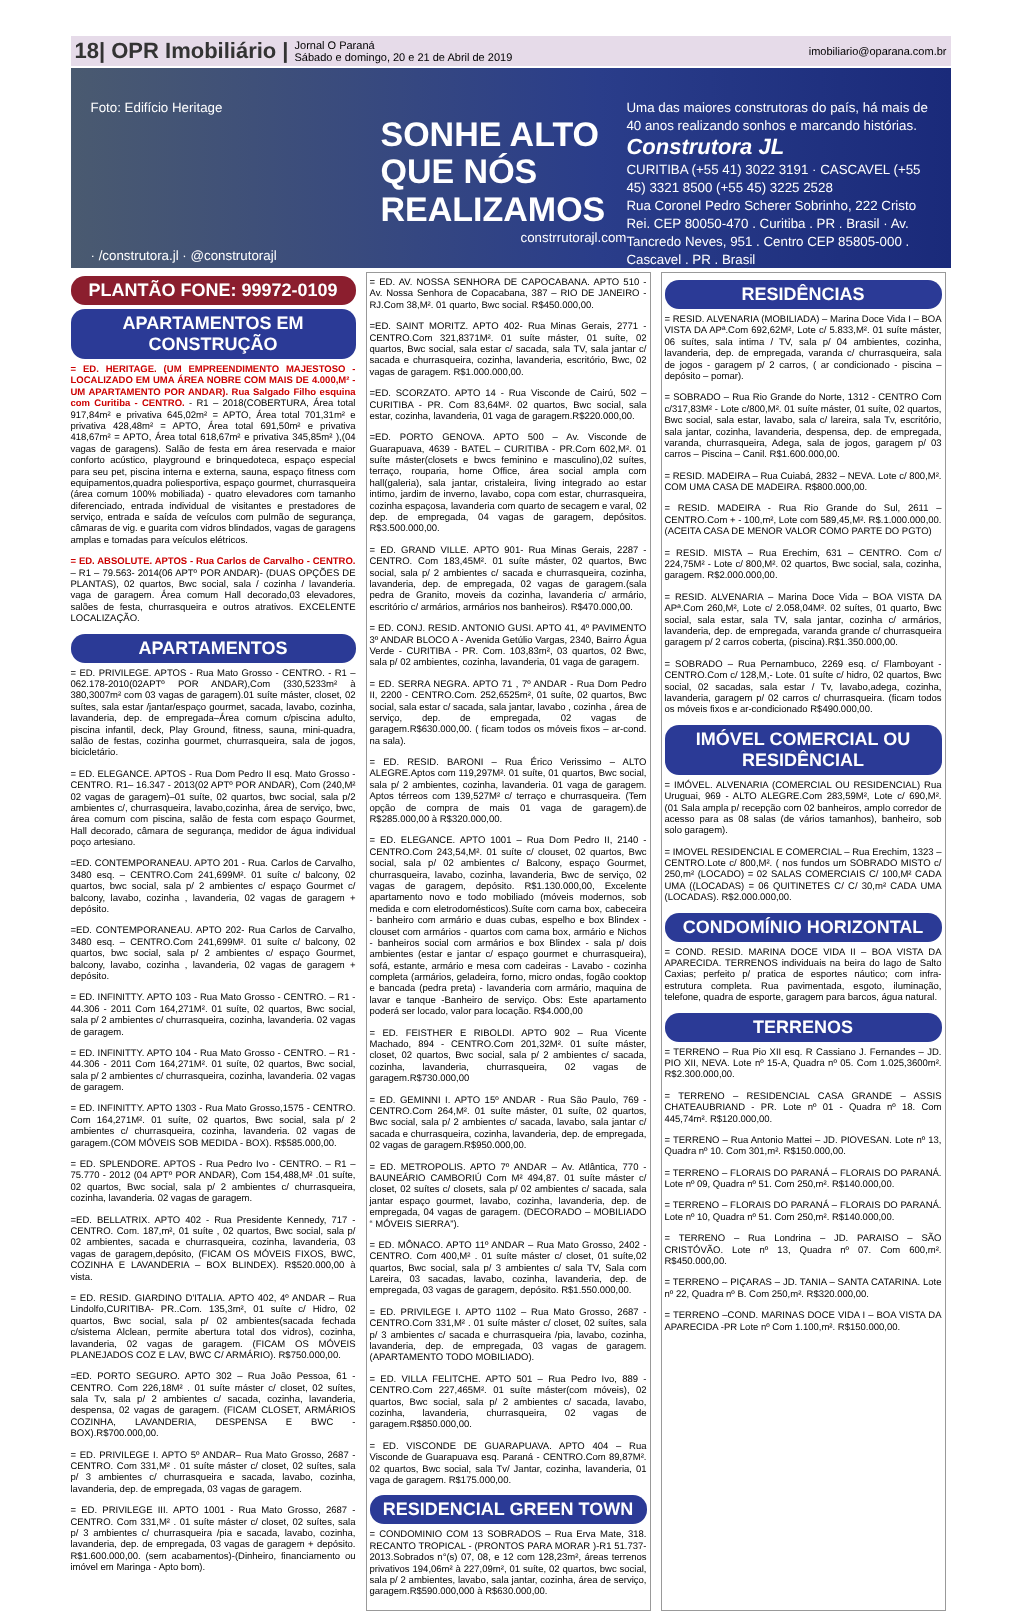18| OPR Imobiliário | Jornal O Paraná
Sábado e domingo, 20 e 21 de Abril de 2019
imobiliario@oparana.com.br
Foto: Edifício Heritage
SONHE ALTO QUE NÓS REALIZAMOS
constrrutorajl.com · /construtora.jl · @construtorajl
Uma das maiores construtoras do país, há mais de 40 anos realizando sonhos e marcando histórias.
Construtora JL
CURITIBA (+55 41) 3022 3191 · CASCAVEL (+55 45) 3321 8500 (+55 45) 3225 2528
Rua Coronel Pedro Scherer Sobrinho, 222 Cristo Rei. CEP 80050-470 . Curitiba . PR . Brasil · Av. Tancredo Neves, 951 . Centro CEP 85805-000 . Cascavel . PR . Brasil
PLANTÃO FONE: 99972-0109
APARTAMENTOS EM CONSTRUÇÃO
= ED. HERITAGE. (UM EMPREENDIMENTO MAJESTOSO - LOCALIZADO EM UMA ÁREA NOBRE COM MAIS DE 4.000,M² - UM APARTAMENTO POR ANDAR). Rua Salgado Filho esquina com Curitiba - CENTRO. - R1 – 2018(COBERTURA, Área total 917,84m² e privativa 645,02m² = APTO, Área total 701,31m² e privativa 428,48m² = APTO, Área total 691,50m² e privativa 418,67m² = APTO, Área total 618,67m² e privativa 345,85m² ),(04 vagas de garagens). Salão de festa em área reservada e maior conforto acústico, playground e brinquedoteca, espaço especial para seu pet, piscina interna e externa, sauna, espaço fitness com equipamentos,quadra poliesportiva, espaço gourmet, churrasqueira (área comum 100% mobiliada) - quatro elevadores com tamanho diferenciado, entrada individual de visitantes e prestadores de serviço, entrada e saída de veículos com pulmão de segurança, câmaras de vig. e guarita com vidros blindados, vagas de garagens amplas e tomadas para veículos elétricos.
= ED. ABSOLUTE. APTOS - Rua Carlos de Carvalho - CENTRO. – R1 – 79.563- 2014(06 APTº POR ANDAR)- (DUAS OPÇÕES DE PLANTAS), 02 quartos, Bwc social, sala / cozinha / lavanderia. vaga de garagem. Área comum Hall decorado,03 elevadores, salões de festa, churrasqueira e outros atrativos. EXCELENTE LOCALIZAÇÃO.
APARTAMENTOS
= ED. PRIVILEGE. APTOS - Rua Mato Grosso - CENTRO. - R1 – 062.178-2010(02APTº POR ANDAR),Com (330,5233m² à 380,3007m² com 03 vagas de garagem).01 suíte máster, closet, 02 suítes, sala estar /jantar/espaço gourmet, sacada, lavabo, cozinha, lavanderia, dep. de empregada–Área comum c/piscina adulto, piscina infantil, deck, Play Ground, fitness, sauna, mini-quadra, salão de festas, cozinha gourmet, churrasqueira, sala de jogos, bicicletário.
= ED. ELEGANCE. APTOS - Rua Dom Pedro II esq. Mato Grosso - CENTRO. R1– 16.347 - 2013(02 APTº POR ANDAR), Com (240,M² 02 vagas de garagem)–01 suíte, 02 quartos, bwc social, sala p/2 ambientes c/, churrasqueira, lavabo,cozinha, área de serviço, bwc, área comum com piscina, salão de festa com espaço Gourmet, Hall decorado, câmara de segurança, medidor de água individual poço artesiano.
=ED. CONTEMPORANEAU. APTO 201 - Rua. Carlos de Carvalho, 3480 esq. – CENTRO.Com 241,699M². 01 suíte c/ balcony, 02 quartos, bwc social, sala p/ 2 ambientes c/ espaço Gourmet c/ balcony, lavabo, cozinha , lavanderia, 02 vagas de garagem + depósito.
=ED. CONTEMPORANEAU. APTO 202- Rua Carlos de Carvalho, 3480 esq. – CENTRO.Com 241,699M². 01 suíte c/ balcony, 02 quartos, bwc social, sala p/ 2 ambientes c/ espaço Gourmet, balcony, lavabo, cozinha , lavanderia, 02 vagas de garagem + depósito.
= ED. INFINITTY. APTO 103 - Rua Mato Grosso - CENTRO. – R1 - 44.306 - 2011 Com 164,271M². 01 suíte, 02 quartos, Bwc social, sala p/ 2 ambientes c/ churrasqueira, cozinha, lavanderia. 02 vagas de garagem.
= ED. INFINITTY. APTO 104 - Rua Mato Grosso - CENTRO. – R1 - 44.306 - 2011 Com 164,271M². 01 suíte, 02 quartos, Bwc social, sala p/ 2 ambientes c/ churrasqueira, cozinha, lavanderia. 02 vagas de garagem.
= ED. INFINITTY. APTO 1303 - Rua Mato Grosso,1575 - CENTRO. Com 164,271M². 01 suíte, 02 quartos, Bwc social, sala p/ 2 ambientes c/ churrasqueira, cozinha, lavanderia. 02 vagas de garagem.(COM MÓVEIS SOB MEDIDA - BOX). R$585.000,00.
= ED. SPLENDORE. APTOS - Rua Pedro Ivo - CENTRO. – R1 – 75.770 - 2012 (04 APTº POR ANDAR), Com 154,488,M² .01 suíte, 02 quartos, Bwc social, sala p/ 2 ambientes c/ churrasqueira, cozinha, lavanderia. 02 vagas de garagem.
=ED. BELLATRIX. APTO 402 - Rua Presidente Kennedy, 717 - CENTRO. Com. 187,m², 01 suíte , 02 quartos, Bwc social, sala p/ 02 ambientes, sacada e churrasqueira, cozinha, lavanderia, 03 vagas de garagem,depósito, (FICAM OS MÓVEIS FIXOS, BWC, COZINHA E LAVANDERIA – BOX BLINDEX). R$520.000,00 à vista.
= ED. RESID. GIARDINO D'ITALIA. APTO 402, 4º ANDAR – Rua Lindolfo,CURITIBA- PR..Com. 135,3m², 01 suíte c/ Hidro, 02 quartos, Bwc social, sala p/ 02 ambientes(sacada fechada c/sistema Alclean, permite abertura total dos vidros), cozinha, lavanderia, 02 vagas de garagem. (FICAM OS MÓVEIS PLANEJADOS COZ E LAV, BWC C/ ARMÁRIO). R$750.000,00.
=ED. PORTO SEGURO. APTO 302 – Rua João Pessoa, 61 - CENTRO. Com 226,18M² . 01 suíte máster c/ closet, 02 suítes, sala Tv, sala p/ 2 ambientes c/ sacada, cozinha, lavanderia, despensa, 02 vagas de garagem. (FICAM CLOSET, ARMÁRIOS COZINHA, LAVANDERIA, DESPENSA E BWC - BOX).R$700.000,00.
= ED. PRIVILEGE I. APTO 5º ANDAR– Rua Mato Grosso, 2687 - CENTRO. Com 331,M² . 01 suíte máster c/ closet, 02 suítes, sala p/ 3 ambientes c/ churrasqueira e sacada, lavabo, cozinha, lavanderia, dep. de empregada, 03 vagas de garagem.
= ED. PRIVILEGE III. APTO 1001 - Rua Mato Grosso, 2687 - CENTRO. Com 331,M² . 01 suíte máster c/ closet, 02 suítes, sala p/ 3 ambientes c/ churrasqueira /pia e sacada, lavabo, cozinha, lavanderia, dep. de empregada, 03 vagas de garagem + depósito. R$1.600.000,00. (sem acabamentos)-(Dinheiro, financiamento ou imóvel em Maringa - Apto bom).
= ED. AV. NOSSA SENHORA DE CAPOCABANA. APTO 510 - Av. Nossa Senhora de Copacabana, 387 – RIO DE JANEIRO - RJ.Com 38,M². 01 quarto, Bwc social. R$450.000,00.
=ED. SAINT MORITZ. APTO 402- Rua Minas Gerais, 2771 - CENTRO.Com 321,8371M². 01 suíte máster, 01 suíte, 02 quartos, Bwc social, sala estar c/ sacada, sala TV, sala jantar c/ sacada e churrasqueira, cozinha, lavanderia, escritório, Bwc, 02 vagas de garagem. R$1.000.000,00.
=ED. SCORZATO. APTO 14 - Rua Visconde de Cairú, 502 – CURITIBA - PR. Com 83,64M². 02 quartos, Bwc social, sala estar, cozinha, lavanderia, 01 vaga de garagem.R$220.000,00.
=ED. PORTO GENOVA. APTO 500 – Av. Visconde de Guarapuava, 4639 - BATEL – CURITIBA - PR.Com 602,M². 01 suíte máster(closets e bwcs feminino e masculino),02 suítes, terraço, rouparia, home Office, área social ampla com hall(galeria), sala jantar, cristaleira, living integrado ao estar intimo, jardim de inverno, lavabo, copa com estar, churrasqueira, cozinha espaçosa, lavanderia com quarto de secagem e varal, 02 dep. de empregada, 04 vagas de garagem, depósitos. R$3.500.000,00.
= ED. GRAND VILLE. APTO 901- Rua Minas Gerais, 2287 - CENTRO. Com 183,45M². 01 suíte máster, 02 quartos, Bwc social, sala p/ 2 ambientes c/ sacada e churrasqueira, cozinha, lavanderia, dep. de empregada, 02 vagas de garagem.(sala pedra de Granito, moveis da cozinha, lavanderia c/ armário, escritório c/ armários, armários nos banheiros). R$470.000,00.
= ED. CONJ. RESID. ANTONIO GUSI. APTO 41, 4º PAVIMENTO 3º ANDAR BLOCO A - Avenida Getúlio Vargas, 2340, Bairro Água Verde - CURITIBA - PR. Com. 103,83m², 03 quartos, 02 Bwc, sala p/ 02 ambientes, cozinha, lavanderia, 01 vaga de garagem.
= ED. SERRA NEGRA. APTO 71 , 7º ANDAR - Rua Dom Pedro II, 2200 - CENTRO.Com. 252,6525m², 01 suíte, 02 quartos, Bwc social, sala estar c/ sacada, sala jantar, lavabo , cozinha , área de serviço, dep. de empregada, 02 vagas de garagem.R$630.000,00. ( ficam todos os móveis fixos – ar-cond. na sala).
= ED. RESID. BARONI – Rua Érico Verissimo – ALTO ALEGRE.Aptos com 119,297M². 01 suíte, 01 quartos, Bwc social, sala p/ 2 ambientes, cozinha, lavanderia. 01 vaga de garagem. Aptos térreos com 139,527M² c/ terraço e churrasqueira. (Tem opção de compra de mais 01 vaga de garagem).de R$285.000,00 à R$320.000,00.
= ED. ELEGANCE. APTO 1001 – Rua Dom Pedro II, 2140 - CENTRO.Com 243,54,M². 01 suíte c/ clouset, 02 quartos, Bwc social, sala p/ 02 ambientes c/ Balcony, espaço Gourmet, churrasqueira, lavabo, cozinha, lavanderia, Bwc de serviço, 02 vagas de garagem, depósito. R$1.130.000,00, Excelente apartamento novo e todo mobiliado (móveis modernos, sob medida e com eletrodomésticos).Suíte com cama box, cabeceira - banheiro com armário e duas cubas, espelho e box Blindex - clouset com armários - quartos com cama box, armário e Nichos - banheiros social com armários e box Blindex - sala p/ dois ambientes (estar e jantar c/ espaço gourmet e churrasqueira), sofá, estante, armário e mesa com cadeiras - Lavabo - cozinha completa (armários, geladeira, forno, micro ondas, fogão cooktop e bancada (pedra preta) - lavanderia com armário, maquina de lavar e tanque -Banheiro de serviço. Obs: Este apartamento poderá ser locado, valor para locação. R$4.000,00
= ED. FEISTHER E RIBOLDI. APTO 902 – Rua Vicente Machado, 894 - CENTRO.Com 201,32M². 01 suíte máster, closet, 02 quartos, Bwc social, sala p/ 2 ambientes c/ sacada, cozinha, lavanderia, churrasqueira, 02 vagas de garagem.R$730.000,00
= ED. GEMINNI I. APTO 15º ANDAR - Rua São Paulo, 769 - CENTRO.Com 264,M². 01 suíte máster, 01 suíte, 02 quartos, Bwc social, sala p/ 2 ambientes c/ sacada, lavabo, sala jantar c/ sacada e churrasqueira, cozinha, lavanderia, dep. de empregada, 02 vagas de garagem.R$950.000,00.
= ED. METROPOLIS. APTO 7º ANDAR – Av. Atlântica, 770 - BAUNEÁRIO CAMBORIÚ Com M² 494,87. 01 suíte máster c/ closet, 02 suítes c/ closets, sala p/ 02 ambientes c/ sacada, sala jantar espaço gourmet, lavabo, cozinha, lavanderia, dep. de empregada, 04 vagas de garagem. (DECORADO – MOBILIADO “ MÓVEIS SIERRA”).
= ED. MÔNACO. APTO 11º ANDAR – Rua Mato Grosso, 2402 - CENTRO. Com 400,M² . 01 suíte máster c/ closet, 01 suíte,02 quartos, Bwc social, sala p/ 3 ambientes c/ sala TV, Sala com Lareira, 03 sacadas, lavabo, cozinha, lavanderia, dep. de empregada, 03 vagas de garagem, depósito. R$1.550.000,00.
= ED. PRIVILEGE I. APTO 1102 – Rua Mato Grosso, 2687 - CENTRO.Com 331,M² . 01 suíte máster c/ closet, 02 suítes, sala p/ 3 ambientes c/ sacada e churrasqueira /pia, lavabo, cozinha, lavanderia, dep. de empregada, 03 vagas de garagem. (APARTAMENTO TODO MOBILIADO).
= ED. VILLA FELITCHE. APTO 501 – Rua Pedro Ivo, 889 - CENTRO.Com 227,465M². 01 suíte máster(com móveis), 02 quartos, Bwc social, sala p/ 2 ambientes c/ sacada, lavabo, cozinha, lavanderia, churrasqueira, 02 vagas de garagem.R$850.000,00.
= ED. VISCONDE DE GUARAPUAVA. APTO 404 – Rua Visconde de Guarapuava esq. Paraná - CENTRO.Com 89,87M². 02 quartos, Bwc social, sala Tv/ Jantar, cozinha, lavanderia, 01 vaga de garagem. R$175.000,00.
RESIDENCIAL GREEN TOWN
= CONDOMINIO COM 13 SOBRADOS – Rua Erva Mate, 318. RECANTO TROPICAL - (PRONTOS PARA MORAR )-R1 51.737- 2013.Sobrados n°(s) 07, 08, e 12 com 128,23m², áreas terrenos privativos 194,06m² à 227,09m², 01 suíte, 02 quartos, bwc social, sala p/ 2 ambientes, lavabo, sala jantar, cozinha, área de serviço, garagem.R$590.000,000 à R$630.000,00.
RESIDÊNCIAS
= RESID. ALVENARIA (MOBILIADA) – Marina Doce Vida I – BOA VISTA DA APª.Com 692,62M², Lote c/ 5.833,M². 01 suíte máster, 06 suítes, sala intima / TV, sala p/ 04 ambientes, cozinha, lavanderia, dep. de empregada, varanda c/ churrasqueira, sala de jogos - garagem p/ 2 carros, ( ar condicionado - piscina – depósito – pomar).
= SOBRADO – Rua Rio Grande do Norte, 1312 - CENTRO Com c/317,83M² - Lote c/800,M². 01 suíte máster, 01 suíte, 02 quartos, Bwc social, sala estar, lavabo, sala c/ lareira, sala Tv, escritório, sala jantar, cozinha, lavanderia, despensa, dep. de empregada, varanda, churrasqueira, Adega, sala de jogos, garagem p/ 03 carros – Piscina – Canil. R$1.600.000,00.
= RESID. MADEIRA – Rua Cuiabá, 2832 – NEVA. Lote c/ 800,M². COM UMA CASA DE MADEIRA. R$800.000,00.
= RESID. MADEIRA - Rua Rio Grande do Sul, 2611 – CENTRO.Com + - 100,m², Lote com 589,45,M². R$.1.000.000,00. (ACEITA CASA DE MENOR VALOR COMO PARTE DO PGTO)
= RESID. MISTA – Rua Erechim, 631 – CENTRO. Com c/ 224,75M² - Lote c/ 800,M². 02 quartos, Bwc social, sala, cozinha, garagem. R$2.000.000,00.
= RESID. ALVENARIA – Marina Doce Vida – BOA VISTA DA APª.Com 260,M², Lote c/ 2.058,04M². 02 suítes, 01 quarto, Bwc social, sala estar, sala TV, sala jantar, cozinha c/ armários, lavanderia, dep. de empregada, varanda grande c/ churrasqueira garagem p/ 2 carros coberta, (piscina).R$1.350.000,00.
= SOBRADO – Rua Pernambuco, 2269 esq. c/ Flamboyant - CENTRO.Com c/ 128,M,- Lote. 01 suíte c/ hidro, 02 quartos, Bwc social, 02 sacadas, sala estar / Tv, lavabo,adega, cozinha, lavanderia, garagem p/ 02 carros c/ churrasqueira. (ficam todos os móveis fixos e ar-condicionado R$490.000,00.
IMÓVEL COMERCIAL OU RESIDÊNCIAL
= IMÓVEL. ALVENARIA (COMERCIAL OU RESIDENCIAL) Rua Uruguai, 969 - ALTO ALEGRE.Com 283,59M², Lote c/ 690,M². (01 Sala ampla p/ recepção com 02 banheiros, amplo corredor de acesso para as 08 salas (de vários tamanhos), banheiro, sob solo garagem).
= IMOVEL RESIDENCIAL E COMERCIAL – Rua Erechim, 1323 – CENTRO.Lote c/ 800,M². ( nos fundos um SOBRADO MISTO c/ 250,m² (LOCADO) = 02 SALAS COMERCIAIS C/ 100,M² CADA UMA ((LOCADAS) = 06 QUITINETES C/ C/ 30,m² CADA UMA (LOCADAS). R$2.000.000,00.
CONDOMÍNIO HORIZONTAL
= COND. RESID. MARINA DOCE VIDA II – BOA VISTA DA APARECIDA. TERRENOS individuais na beira do lago de Salto Caxias; perfeito p/ pratica de esportes náutico; com infra-estrutura completa. Rua pavimentada, esgoto, iluminação, telefone, quadra de esporte, garagem para barcos, água natural.
TERRENOS
= TERRENO – Rua Pio XII esq. R Cassiano J. Fernandes – JD. PIO XII, NEVA. Lote nº 15-A, Quadra nº 05. Com 1.025,3600m². R$2.300.000,00.
= TERRENO – RESIDENCIAL CASA GRANDE – ASSIS CHATEAUBRIAND - PR. Lote nº 01 - Quadra nº 18. Com 445,74m². R$120.000,00.
= TERRENO – Rua Antonio Mattei – JD. PIOVESAN. Lote nº 13, Quadra nº 10. Com 301,m². R$150.000,00.
= TERRENO – FLORAIS DO PARANÁ – FLORAIS DO PARANÁ. Lote nº 09, Quadra nº 51. Com 250,m². R$140.000,00.
= TERRENO – FLORAIS DO PARANÁ – FLORAIS DO PARANÁ. Lote nº 10, Quadra nº 51. Com 250,m². R$140.000,00.
= TERRENO – Rua Londrina – JD. PARAISO – SÃO CRISTÓVÃO. Lote nº 13, Quadra nº 07. Com 600,m². R$450.000,00.
= TERRENO – PIÇARAS – JD. TANIA – SANTA CATARINA. Lote nº 22, Quadra nº B. Com 250,m². R$320.000,00.
= TERRENO –COND. MARINAS DOCE VIDA I – BOA VISTA DA APARECIDA -PR Lote nº Com 1.100,m². R$150.000,00.